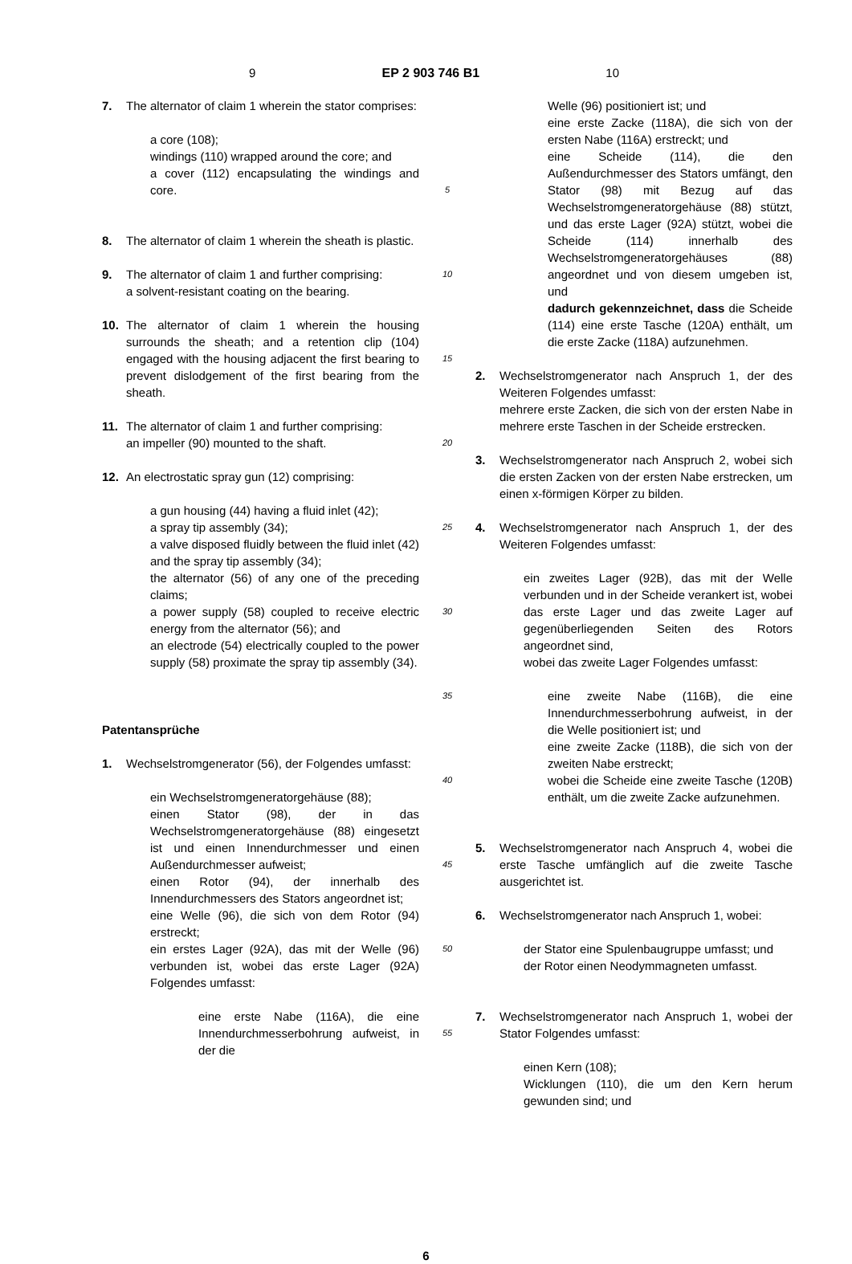9 EP 2 903 746 B1 10
7. The alternator of claim 1 wherein the stator comprises:
a core (108);
windings (110) wrapped around the core; and
a cover (112) encapsulating the windings and core.
8. The alternator of claim 1 wherein the sheath is plastic.
9. The alternator of claim 1 and further comprising:
a solvent-resistant coating on the bearing.
10. The alternator of claim 1 wherein the housing surrounds the sheath; and a retention clip (104) engaged with the housing adjacent the first bearing to prevent dislodgement of the first bearing from the sheath.
11. The alternator of claim 1 and further comprising:
an impeller (90) mounted to the shaft.
12. An electrostatic spray gun (12) comprising:
a gun housing (44) having a fluid inlet (42);
a spray tip assembly (34);
a valve disposed fluidly between the fluid inlet (42) and the spray tip assembly (34);
the alternator (56) of any one of the preceding claims;
a power supply (58) coupled to receive electric energy from the alternator (56); and
an electrode (54) electrically coupled to the power supply (58) proximate the spray tip assembly (34).
Patentansprüche
1. Wechselstromgenerator (56), der Folgendes umfasst:
ein Wechselstromgeneratorgehäuse (88);
einen Stator (98), der in das Wechselstromgeneratorgehäuse (88) eingesetzt ist und einen Innendurchmesser und einen Außendurchmesser aufweist;
einen Rotor (94), der innerhalb des Innendurchmessers des Stators angeordnet ist;
eine Welle (96), die sich von dem Rotor (94) erstreckt;
ein erstes Lager (92A), das mit der Welle (96) verbunden ist, wobei das erste Lager (92A) Folgendes umfasst:
eine erste Nabe (116A), die eine Innendurchmesserbohrung aufweist, in der die
5
10
15
20
25
30
35
40
45
50
55
Welle (96) positioniert ist; und
eine erste Zacke (118A), die sich von der ersten Nabe (116A) erstreckt; und
eine Scheide (114), die den Außendurchmesser des Stators umfängt, den Stator (98) mit Bezug auf das Wechselstromgeneratorgehäuse (88) stützt, und das erste Lager (92A) stützt, wobei die Scheide (114) innerhalb des Wechselstromgeneratorgehäuses (88) angeordnet und von diesem umgeben ist, und
dadurch gekennzeichnet, dass die Scheide (114) eine erste Tasche (120A) enthält, um die erste Zacke (118A) aufzunehmen.
2. Wechselstromgenerator nach Anspruch 1, der des Weiteren Folgendes umfasst:
mehrere erste Zacken, die sich von der ersten Nabe in mehrere erste Taschen in der Scheide erstrecken.
3. Wechselstromgenerator nach Anspruch 2, wobei sich die ersten Zacken von der ersten Nabe erstrecken, um einen x-förmigen Körper zu bilden.
4. Wechselstromgenerator nach Anspruch 1, der des Weiteren Folgendes umfasst:
ein zweites Lager (92B), das mit der Welle verbunden und in der Scheide verankert ist, wobei das erste Lager und das zweite Lager auf gegenüberliegenden Seiten des Rotors angeordnet sind,
wobei das zweite Lager Folgendes umfasst:
eine zweite Nabe (116B), die eine Innendurchmesserbohrung aufweist, in der die Welle positioniert ist; und
eine zweite Zacke (118B), die sich von der zweiten Nabe erstreckt;
wobei die Scheide eine zweite Tasche (120B) enthält, um die zweite Zacke aufzunehmen.
5. Wechselstromgenerator nach Anspruch 4, wobei die erste Tasche umfänglich auf die zweite Tasche ausgerichtet ist.
6. Wechselstromgenerator nach Anspruch 1, wobei:
der Stator eine Spulenbaugruppe umfasst; und
der Rotor einen Neodymmagneten umfasst.
7. Wechselstromgenerator nach Anspruch 1, wobei der Stator Folgendes umfasst:
einen Kern (108);
Wicklungen (110), die um den Kern herum gewunden sind; und
6